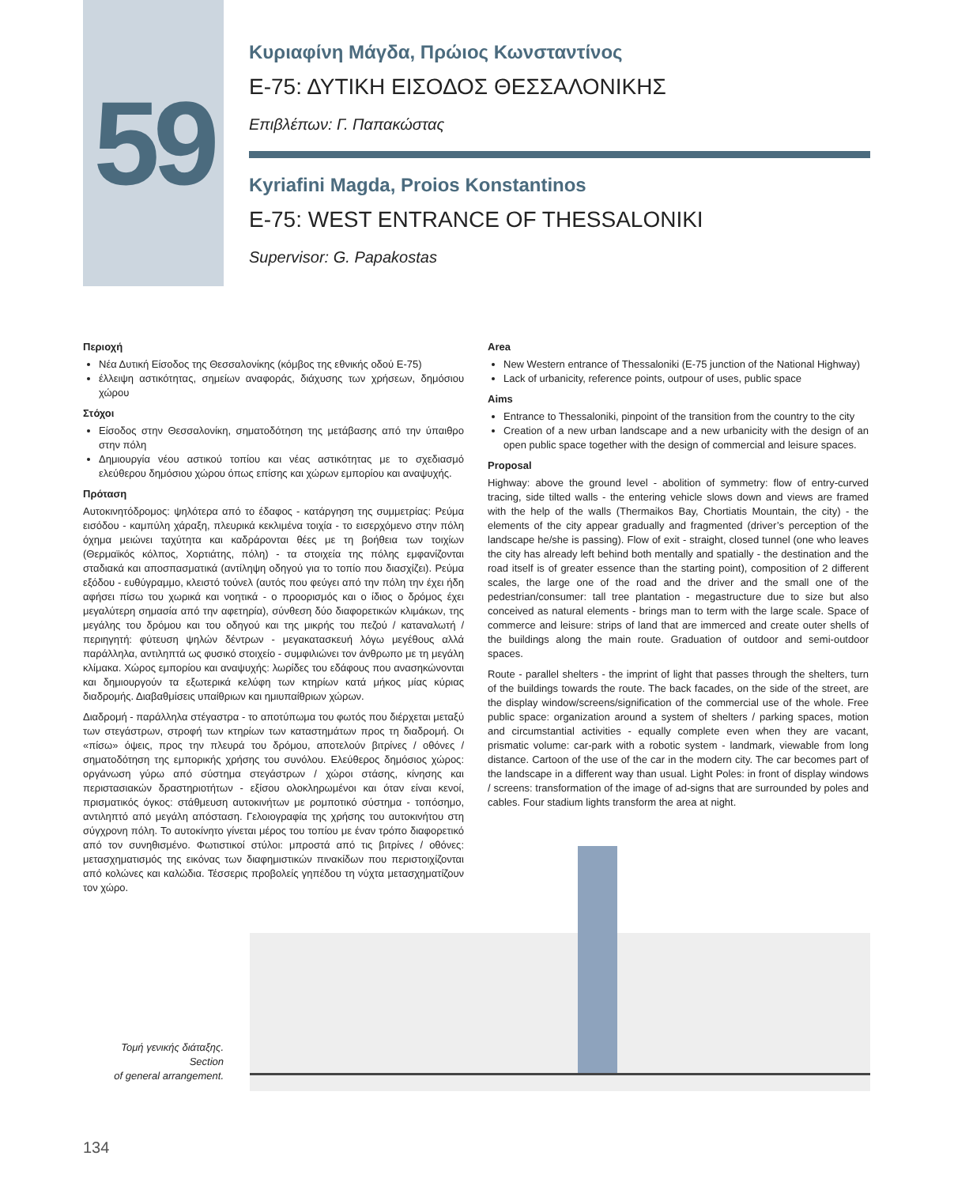59
Κυριαφίνη Μάγδα, Πρώιος Κωνσταντίνος
Ε-75: ΔΥΤΙΚΗ ΕΙΣΟΔΟΣ ΘΕΣΣΑΛΟΝΙΚΗΣ
Επιβλέπων: Γ. Παπακώστας
Kyriafini Magda, Proios Konstantinos
E-75: WEST ENTRANCE OF THESSALONIKI
Supervisor: G. Papakostas
Περιοχή
Νέα Δυτική Είσοδος της Θεσσαλονίκης (κόμβος της εθνικής οδού Ε-75)
έλλειψη αστικότητας, σημείων αναφοράς, διάχυσης των χρήσεων, δημόσιου χώρου
Στόχοι
Είσοδος στην Θεσσαλονίκη, σηματοδότηση της μετάβασης από την ύπαιθρο στην πόλη
Δημιουργία νέου αστικού τοπίου και νέας αστικότητας με το σχεδιασμό ελεύθερου δημόσιου χώρου όπως επίσης και χώρων εμπορίου και αναψυχής.
Πρόταση
Αυτοκινητόδρομος: ψηλότερα από το έδαφος - κατάργηση της συμμετρίας: Ρεύμα εισόδου - καμπύλη χάραξη, πλευρικά κεκλιμένα τοιχία - το εισερχόμενο στην πόλη όχημα μειώνει ταχύτητα και καδράρονται θέες με τη βοήθεια των τοιχίων (Θερμαϊκός κόλπος, Χορτιάτης, πόλη) - τα στοιχεία της πόλης εμφανίζονται σταδιακά και αποσπασματικά (αντίληψη οδηγού για το τοπίο που διασχίζει). Ρεύμα εξόδου - ευθύγραμμο, κλειστό τούνελ (αυτός που φεύγει από την πόλη την έχει ήδη αφήσει πίσω του χωρικά και νοητικά - ο προορισμός και ο ίδιος ο δρόμος έχει μεγαλύτερη σημασία από την αφετηρία), σύνθεση δύο διαφορετικών κλιμάκων, της μεγάλης του δρόμου και του οδηγού και της μικρής του πεζού / καταναλωτή / περιηγητή: φύτευση ψηλών δέντρων - μεγακατασκευή λόγω μεγέθους αλλά παράλληλα, αντιληπτά ως φυσικό στοιχείο - συμφιλιώνει τον άνθρωπο με τη μεγάλη κλίμακα. Χώρος εμπορίου και αναψυχής: λωρίδες του εδάφους που ανασηκώνονται και δημιουργούν τα εξωτερικά κελύφη των κτηρίων κατά μήκος μίας κύριας διαδρομής. Διαβαθμίσεις υπαίθριων και ημιυπαίθριων χώρων.
Διαδρομή - παράλληλα στέγαστρα - το αποτύπωμα του φωτός που διέρχεται μεταξύ των στεγάστρων, στροφή των κτηρίων των καταστημάτων προς τη διαδρομή. Οι «πίσω» όψεις, προς την πλευρά του δρόμου, αποτελούν βιτρίνες / οθόνες / σηματοδότηση της εμπορικής χρήσης του συνόλου. Ελεύθερος δημόσιος χώρος: οργάνωση γύρω από σύστημα στεγάστρων / χώροι στάσης, κίνησης και περιστασιακών δραστηριοτήτων - εξίσου ολοκληρωμένοι και όταν είναι κενοί, πρισματικός όγκος: στάθμευση αυτοκινήτων με ρομποτικό σύστημα - τοπόσημο, αντιληπτό από μεγάλη απόσταση. Γελοιογραφία της χρήσης του αυτοκινήτου στη σύγχρονη πόλη. Το αυτοκίνητο γίνεται μέρος του τοπίου με έναν τρόπο διαφορετικό από τον συνηθισμένο. Φωτιστικοί στύλοι: μπροστά από τις βιτρίνες / οθόνες: μετασχηματισμός της εικόνας των διαφημιστικών πινακίδων που περιστοιχίζονται από κολώνες και καλώδια. Τέσσερις προβολείς γηπέδου τη νύχτα μετασχηματίζουν τον χώρο.
Area
New Western entrance of Thessaloniki (E-75 junction of the National Highway)
Lack of urbanicity, reference points, outpour of uses, public space
Aims
Entrance to Thessaloniki, pinpoint of the transition from the country to the city
Creation of a new urban landscape and a new urbanicity with the design of an open public space together with the design of commercial and leisure spaces.
Proposal
Highway: above the ground level - abolition of symmetry: flow of entry-curved tracing, side tilted walls - the entering vehicle slows down and views are framed with the help of the walls (Thermaikos Bay, Chortiatis Mountain, the city) - the elements of the city appear gradually and fragmented (driver’s perception of the landscape he/she is passing). Flow of exit - straight, closed tunnel (one who leaves the city has already left behind both mentally and spatially - the destination and the road itself is of greater essence than the starting point), composition of 2 different scales, the large one of the road and the driver and the small one of the pedestrian/consumer: tall tree plantation - megastructure due to size but also conceived as natural elements - brings man to term with the large scale. Space of commerce and leisure: strips of land that are immerced and create outer shells of the buildings along the main route. Graduation of outdoor and semi-outdoor spaces.
Route - parallel shelters - the imprint of light that passes through the shelters, turn of the buildings towards the route. The back facades, on the side of the street, are the display window/screens/signification of the commercial use of the whole. Free public space: organization around a system of shelters / parking spaces, motion and circumstantial activities - equally complete even when they are vacant, prismatic volume: car-park with a robotic system - landmark, viewable from long distance. Cartoon of the use of the car in the modern city. The car becomes part of the landscape in a different way than usual. Light Poles: in front of display windows / screens: transformation of the image of ad-signs that are surrounded by poles and cables. Four stadium lights transform the area at night.
Τομή γενικής διάταξης.
Section
of general arrangement.
134